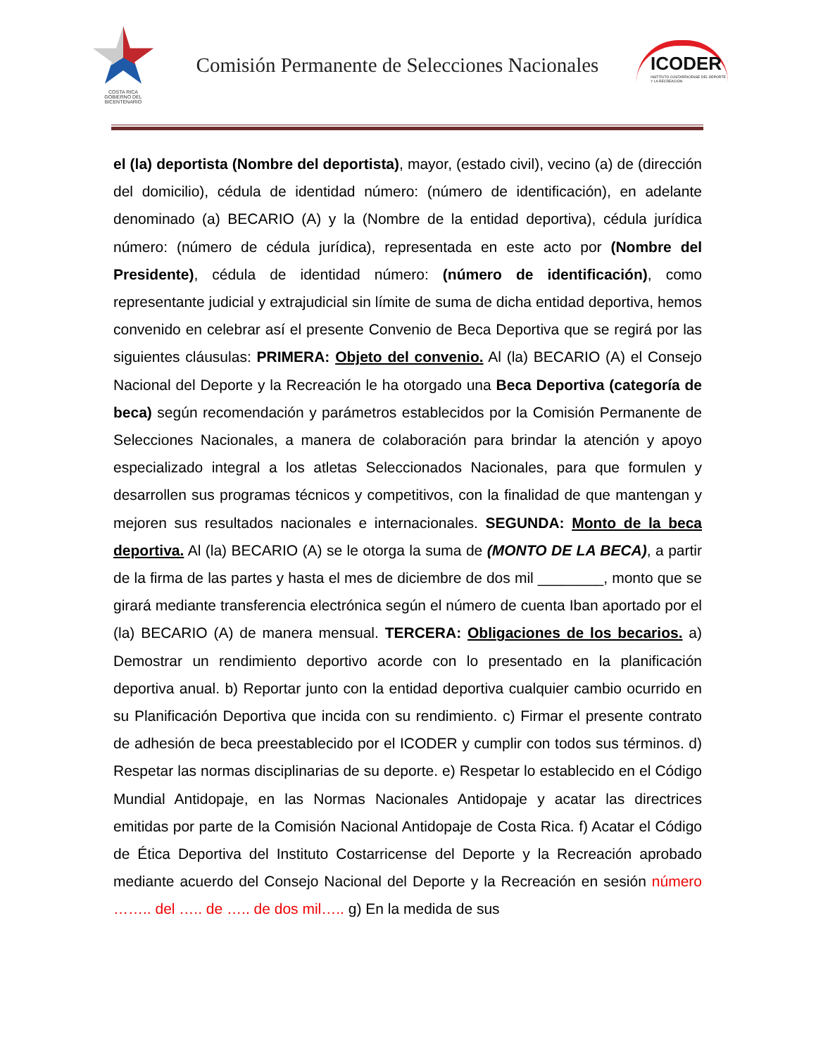COSTA RICA
GOBIERNO DEL BICENTENARIO
Comisión Permanente de Selecciones Nacionales
ICODER
INSTITUTO COSTARRICENSE DEL DEPORTE Y LA RECREACIÓN
el (la) deportista (Nombre del deportista), mayor, (estado civil), vecino (a) de (dirección del domicilio), cédula de identidad número: (número de identificación), en adelante denominado (a) BECARIO (A) y la (Nombre de la entidad deportiva), cédula jurídica número: (número de cédula jurídica), representada en este acto por (Nombre del Presidente), cédula de identidad número: (número de identificación), como representante judicial y extrajudicial sin límite de suma de dicha entidad deportiva, hemos convenido en celebrar así el presente Convenio de Beca Deportiva que se regirá por las siguientes cláusulas: PRIMERA: Objeto del convenio. Al (la) BECARIO (A) el Consejo Nacional del Deporte y la Recreación le ha otorgado una Beca Deportiva (categoría de beca) según recomendación y parámetros establecidos por la Comisión Permanente de Selecciones Nacionales, a manera de colaboración para brindar la atención y apoyo especializado integral a los atletas Seleccionados Nacionales, para que formulen y desarrollen sus programas técnicos y competitivos, con la finalidad de que mantengan y mejoren sus resultados nacionales e internacionales. SEGUNDA: Monto de la beca deportiva. Al (la) BECARIO (A) se le otorga la suma de (MONTO DE LA BECA), a partir de la firma de las partes y hasta el mes de diciembre de dos mil ________, monto que se girará mediante transferencia electrónica según el número de cuenta Iban aportado por el (la) BECARIO (A) de manera mensual. TERCERA: Obligaciones de los becarios. a) Demostrar un rendimiento deportivo acorde con lo presentado en la planificación deportiva anual. b) Reportar junto con la entidad deportiva cualquier cambio ocurrido en su Planificación Deportiva que incida con su rendimiento. c) Firmar el presente contrato de adhesión de beca preestablecido por el ICODER y cumplir con todos sus términos. d) Respetar las normas disciplinarias de su deporte. e) Respetar lo establecido en el Código Mundial Antidopaje, en las Normas Nacionales Antidopaje y acatar las directrices emitidas por parte de la Comisión Nacional Antidopaje de Costa Rica. f) Acatar el Código de Ética Deportiva del Instituto Costarricense del Deporte y la Recreación aprobado mediante acuerdo del Consejo Nacional del Deporte y la Recreación en sesión número …….. del ….. de ….. de dos mil….. g) En la medida de sus